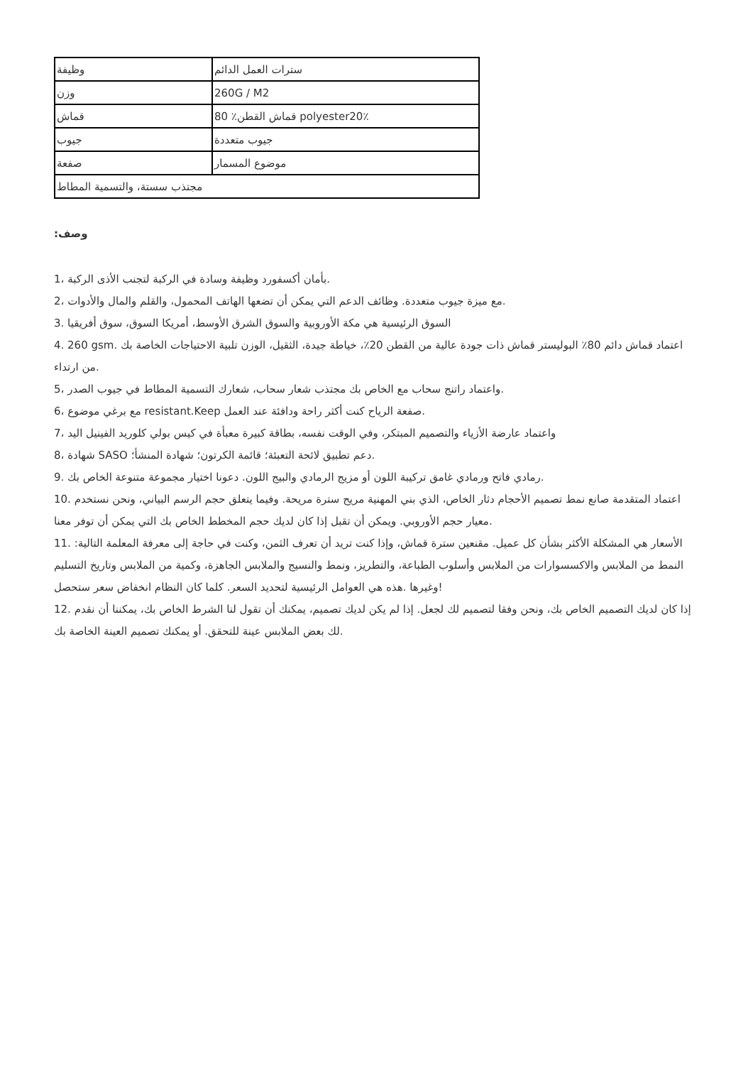| وظيفة | سترات العمل الدائم |
| وزن | 260G / M2 |
| قماش | 80 ٪قماش القطن polyester20٪ |
| جيوب | جيوب متعددة |
| صفعة | موضوع المسمار |
| مجتذب سستة، والتسمية المطاط | |
:وصف
1، بأمان أكسفورد وظيفة وسادة في الركبة لتجنب الأذى الركبة.
2، مع ميزة جيوب متعددة. وظائف الدعم التي يمكن أن تضعها الهاتف المحمول، والقلم والمال والأدوات.
3. السوق الرئيسية هي مكة الأوروبية والسوق الشرق الأوسط، أمريكا السوق، سوق أفريقيا
4. 260 gsm. اعتماد قماش دائم 80٪ البوليستر قماش ذات جودة عالية من القطن 20٪، خياطة جيدة، الثقيل، الوزن تلبية الاحتياجات الخاصة بك من ارتداء.
5، واعتماد راتنج سحاب مع الخاص بك مجتذب شعار سحاب، شعارك التسمية المطاط في جيوب الصدر.
6، مع برغي موضوع resistant.Keep صفعة الرياح كنت أكثر راحة ودافئة عند العمل.
7، واعتماد عارضة الأزياء والتصميم المبتكر، وفي الوقت نفسه، بطاقة كبيرة معبأة في كيس بولي كلوريد الفينيل اليد
8، شهادة SASO دعم تطبيق لائحة التعبئة؛ قائمة الكرتون؛ شهادة المنشأ؛.
9. رمادي فاتح ورمادي غامق تركيبة اللون أو مزيج الرمادي والبيج اللون. دعونا اختيار مجموعة متنوعة الخاص بك.
10. اعتماد المتقدمة صانع نمط تصميم الأحجام دثار الخاص، الذي بني المهنية مريح سترة مريحة. وفيما يتعلق حجم الرسم البياني، ونحن نستخدم معيار حجم الأوروبي. ويمكن أن تقبل إذا كان لديك حجم المخطط الخاص بك التي يمكن أن توفر معنا.
11. الأسعار هي المشكلة الأكثر بشأن كل عميل. مقنعين سترة قماش، وإذا كنت تريد أن تعرف الثمن، وكنت في حاجة إلى معرفة المعلمة التالية: النمط من الملابس والاكسسوارات من الملابس وأسلوب الطباعة، والتطريز، ونمط والنسيج والملابس الجاهزة، وكمية من الملابس وتاريخ التسليم وغيرها .هذه هي العوامل الرئيسية لتحديد السعر. كلما كان النظام انخفاض سعر ستحصل!
12. إذا كان لديك التصميم الخاص بك، ونحن وفقا لتصميم لك لجعل. إذا لم يكن لديك تصميم، يمكنك أن تقول لنا الشرط الخاص بك، يمكننا أن نقدم لك بعض الملابس عينة للتحقق. أو يمكنك تصميم العينة الخاصة بك.